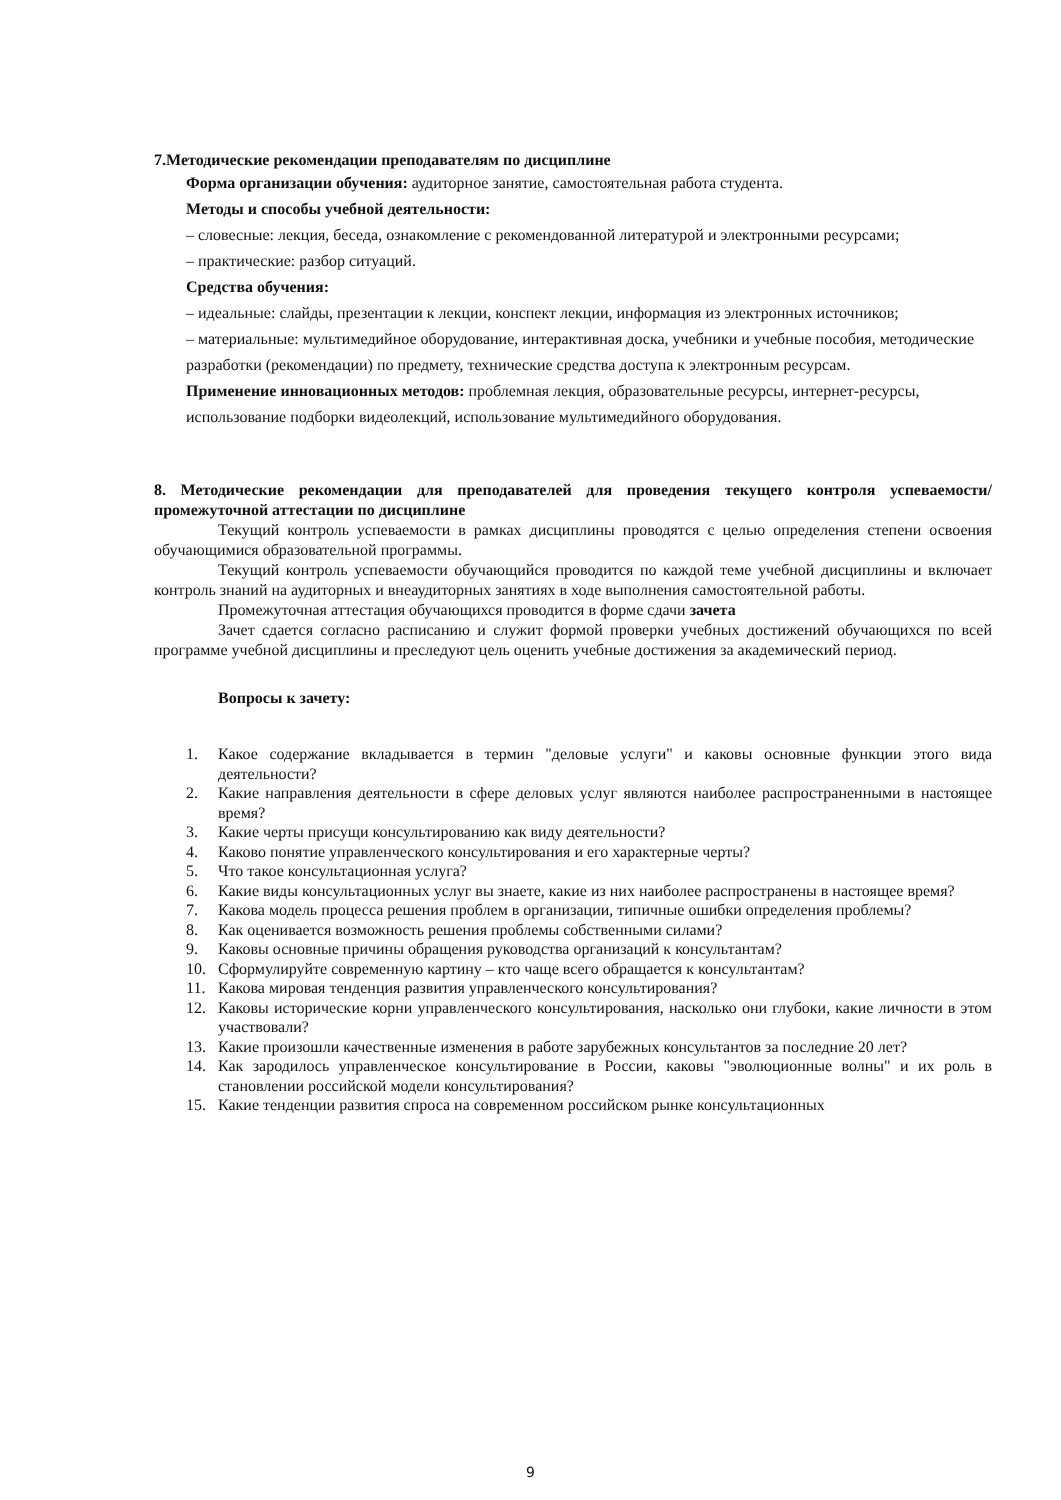7.Методические рекомендации преподавателям по дисциплине
Форма организации обучения: аудиторное занятие, самостоятельная работа студента.
Методы и способы учебной деятельности:
– словесные: лекция, беседа, ознакомление с рекомендованной литературой и электронными ресурсами;
– практические: разбор ситуаций.
Средства обучения:
– идеальные: слайды, презентации к лекции, конспект лекции, информация из электронных источников;
– материальные: мультимедийное оборудование, интерактивная доска, учебники и учебные пособия, методические разработки (рекомендации) по предмету, технические средства доступа к электронным ресурсам.
Применение инновационных методов: проблемная лекция, образовательные ресурсы, интернет-ресурсы, использование подборки видеолекций, использование мультимедийного оборудования.
8. Методические рекомендации для преподавателей для проведения текущего контроля успеваемости/промежуточной аттестации по дисциплине
Текущий контроль успеваемости в рамках дисциплины проводятся с целью определения степени освоения обучающимися образовательной программы.
Текущий контроль успеваемости обучающийся проводится по каждой теме учебной дисциплины и включает контроль знаний на аудиторных и внеаудиторных занятиях в ходе выполнения самостоятельной работы.
Промежуточная аттестация обучающихся проводится в форме сдачи зачета
Зачет сдается согласно расписанию и служит формой проверки учебных достижений обучающихся по всей программе учебной дисциплины и преследуют цель оценить учебные достижения за академический период.
Вопросы к зачету:
1. Какое содержание вкладывается в термин "деловые услуги" и каковы основные функции этого вида деятельности?
2. Какие направления деятельности в сфере деловых услуг являются наиболее распространенными в настоящее время?
3. Какие черты присущи консультированию как виду деятельности?
4. Каково понятие управленческого консультирования и его характерные черты?
5. Что такое консультационная услуга?
6. Какие виды консультационных услуг вы знаете, какие из них наиболее распространены в настоящее время?
7. Какова модель процесса решения проблем в организации, типичные ошибки определения проблемы?
8. Как оценивается возможность решения проблемы собственными силами?
9. Каковы основные причины обращения руководства организаций к консультантам?
10. Сформулируйте современную картину – кто чаще всего обращается к консультантам?
11. Какова мировая тенденция развития управленческого консультирования?
12. Каковы исторические корни управленческого консультирования, насколько они глубоки, какие личности в этом участвовали?
13. Какие произошли качественные изменения в работе зарубежных консультантов за последние 20 лет?
14. Как зародилось управленческое консультирование в России, каковы "эволюционные волны" и их роль в становлении российской модели консультирования?
15. Какие тенденции развития спроса на современном российском рынке консультационных
9